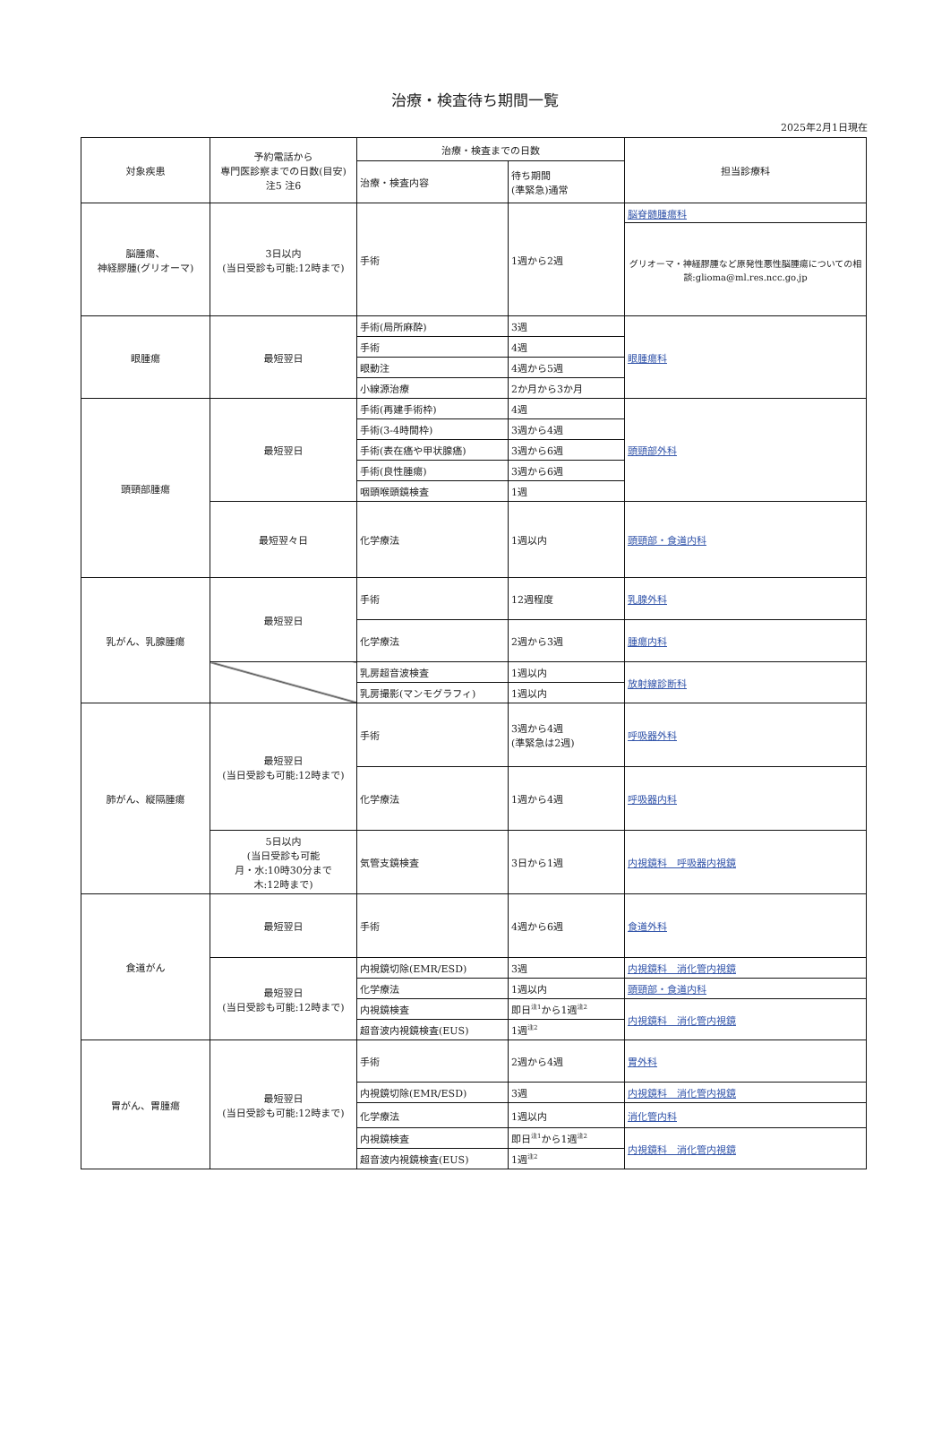治療・検査待ち期間一覧
2025年2月1日現在
| 対象疾患 | 予約電話から 専門医診察までの日数(目安) 注5 注6 | 治療・検査までの日数 | | 担当診療科 |
| --- | --- | --- | --- | --- |
| | | 治療・検査内容 | 待ち期間 (準緊急)通常 | |
| 脳腫瘍、 神経膠腫(グリオーマ) | 3日以内 (当日受診も可能:12時まで) | 手術 | 1週から2週 | 脳脊髄腫瘍科 |
| | | | | グリオーマ・神経膠腫など原発性悪性脳腫瘍についての相談:glioma@ml.res.ncc.go.jp |
| 眼腫瘍 | 最短翌日 | 手術(局所麻酔) | 3週 | 眼腫瘍科 |
| | | 手術 | 4週 | |
| | | 眼動注 | 4週から5週 | |
| | | 小線源治療 | 2か月から3か月 | |
| 頭頸部腫瘍 | 最短翌日 | 手術(再建手術枠) | 4週 | 頭頸部外科 |
| | | 手術(3-4時間枠) | 3週から4週 | |
| | | 手術(表在癌や甲状腺癌) | 3週から6週 | |
| | | 手術(良性腫瘍) | 3週から6週 | |
| | | 咽頭喉頭鏡検査 | 1週 | |
| | 最短翌々日 | 化学療法 | 1週以内 | 頭頸部・食道内科 |
| 乳がん、乳腺腫瘍 | 最短翌日 | 手術 | 12週程度 | 乳腺外科 |
| | | 化学療法 | 2週から3週 | 腫瘍内科 |
| | | 乳房超音波検査 | 1週以内 | 放射線診断科 |
| | | 乳房撮影(マンモグラフィ) | 1週以内 | |
| 肺がん、縦隔腫瘍 | 最短翌日 (当日受診も可能:12時まで) | 手術 | 3週から4週 (準緊急は2週) | 呼吸器外科 |
| | | 化学療法 | 1週から4週 | 呼吸器内科 |
| | 5日以内 (当日受診も可能 月・水:10時30分まで 木:12時まで) | 気管支鏡検査 | 3日から1週 | 内視鏡科 呼吸器内視鏡 |
| 食道がん | 最短翌日 | 手術 | 4週から6週 | 食道外科 |
| | 最短翌日 (当日受診も可能:12時まで) | 内視鏡切除(EMR/ESD) | 3週 | 内視鏡科 消化管内視鏡 |
| | | 化学療法 | 1週以内 | 頭頸部・食道内科 |
| | | 内視鏡検査 | 即日<sup>注1</sup>から1週<sup>注2</sup> | 内視鏡科 消化管内視鏡 |
| | | 超音波内視鏡検査(EUS) | 1週<sup>注2</sup> | |
| 胃がん、胃腫瘍 | 最短翌日 (当日受診も可能:12時まで) | 手術 | 2週から4週 | 胃外科 |
| | | 内視鏡切除(EMR/ESD) | 3週 | 内視鏡科 消化管内視鏡 |
| | | 化学療法 | 1週以内 | 消化管内科 |
| | | 内視鏡検査 | 即日<sup>注1</sup>から1週<sup>注2</sup> | 内視鏡科 消化管内視鏡 |
| | | 超音波内視鏡検査(EUS) | 1週<sup>注2</sup> | |